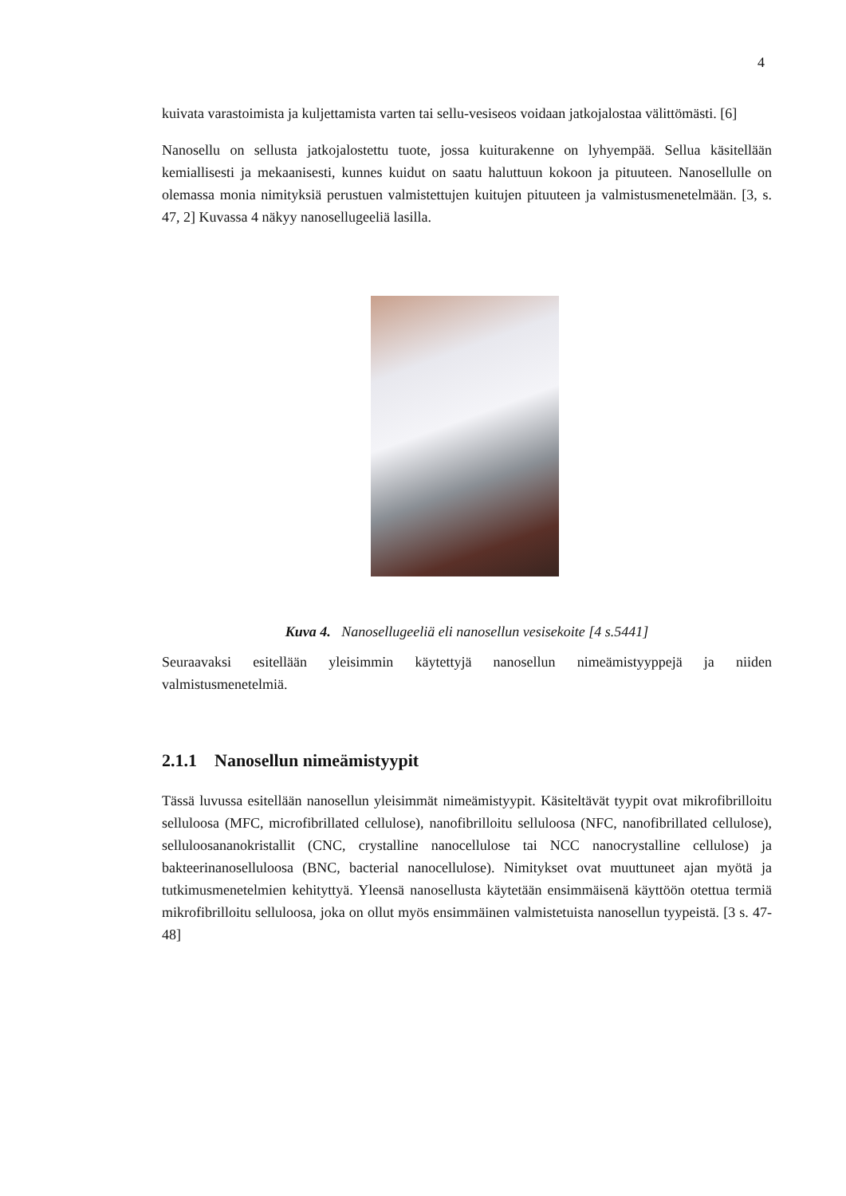4
kuivata varastoimista ja kuljettamista varten tai sellu-vesiseos voidaan jatkojalostaa välittömästi. [6]
Nanosellu on sellusta jatkojalostettu tuote, jossa kuiturakenne on lyhyempää. Sellua käsitellään kemiallisesti ja mekaanisesti, kunnes kuidut on saatu haluttuun kokoon ja pituuteen. Nanosellulle on olemassa monia nimityksiä perustuen valmistettujen kuitujen pituuteen ja valmistusmenetelmään. [3, s. 47, 2] Kuvassa 4 näkyy nanosellugeeliä lasilla.
Kuva 4. Nanosellugeeliä eli nanosellun vesisekoite [4 s.5441]
Seuraavaksi esitellään yleisimmin käytettyjä nanosellun nimeämistyyppejä ja niiden valmistusmenetelmiä.
2.1.1 Nanosellun nimeämistyypit
Tässä luvussa esitellään nanosellun yleisimmät nimeämistyypit. Käsiteltävät tyypit ovat mikrofibrilloitu selluloosa (MFC, microfibrillated cellulose), nanofibrilloitu selluloosa (NFC, nanofibrillated cellulose), selluloosananokristallit (CNC, crystalline nanocellulose tai NCC nanocrystalline cellulose) ja bakteerinanoselluloosa (BNC, bacterial nanocellulose). Nimitykset ovat muuttuneet ajan myötä ja tutkimusmenetelmien kehityttyä. Yleensä nanosellusta käytetään ensimmäisenä käyttöön otettua termiä mikrofibrilloitu selluloosa, joka on ollut myös ensimmäinen valmistetuista nanosellun tyypeistä. [3 s. 47-48]